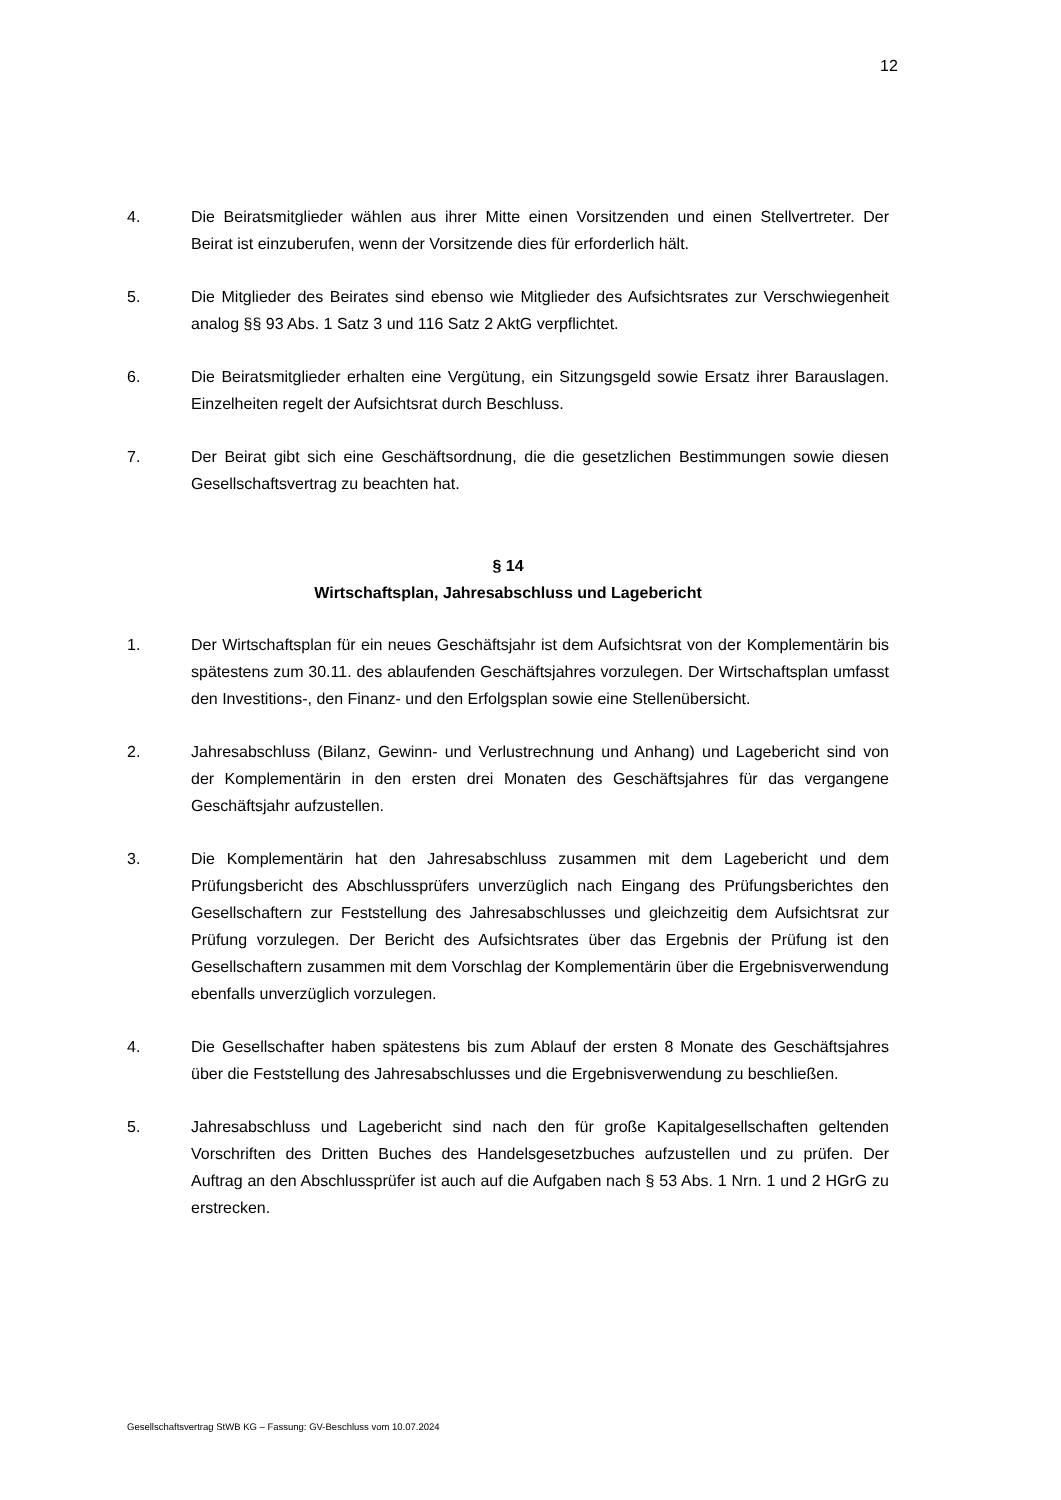12
4. Die Beiratsmitglieder wählen aus ihrer Mitte einen Vorsitzenden und einen Stellvertreter. Der Beirat ist einzuberufen, wenn der Vorsitzende dies für erforderlich hält.
5. Die Mitglieder des Beirates sind ebenso wie Mitglieder des Aufsichtsrates zur Verschwiegenheit analog §§ 93 Abs. 1 Satz 3 und 116 Satz 2 AktG verpflichtet.
6. Die Beiratsmitglieder erhalten eine Vergütung, ein Sitzungsgeld sowie Ersatz ihrer Barauslagen. Einzelheiten regelt der Aufsichtsrat durch Beschluss.
7. Der Beirat gibt sich eine Geschäftsordnung, die die gesetzlichen Bestimmungen sowie diesen Gesellschaftsvertrag zu beachten hat.
§ 14
Wirtschaftsplan, Jahresabschluss und Lagebericht
1. Der Wirtschaftsplan für ein neues Geschäftsjahr ist dem Aufsichtsrat von der Komplementärin bis spätestens zum 30.11. des ablaufenden Geschäftsjahres vorzulegen. Der Wirtschaftsplan umfasst den Investitions-, den Finanz- und den Erfolgsplan sowie eine Stellenübersicht.
2. Jahresabschluss (Bilanz, Gewinn- und Verlustrechnung und Anhang) und Lagebericht sind von der Komplementärin in den ersten drei Monaten des Geschäftsjahres für das vergangene Geschäftsjahr aufzustellen.
3. Die Komplementärin hat den Jahresabschluss zusammen mit dem Lagebericht und dem Prüfungsbericht des Abschlussprüfers unverzüglich nach Eingang des Prüfungsberichtes den Gesellschaftern zur Feststellung des Jahresabschlusses und gleichzeitig dem Aufsichtsrat zur Prüfung vorzulegen. Der Bericht des Aufsichtsrates über das Ergebnis der Prüfung ist den Gesellschaftern zusammen mit dem Vorschlag der Komplementärin über die Ergebnisverwendung ebenfalls unverzüglich vorzulegen.
4. Die Gesellschafter haben spätestens bis zum Ablauf der ersten 8 Monate des Geschäftsjahres über die Feststellung des Jahresabschlusses und die Ergebnisverwendung zu beschließen.
5. Jahresabschluss und Lagebericht sind nach den für große Kapitalgesellschaften geltenden Vorschriften des Dritten Buches des Handelsgesetzbuches aufzustellen und zu prüfen. Der Auftrag an den Abschlussprüfer ist auch auf die Aufgaben nach § 53 Abs. 1 Nrn. 1 und 2 HGrG zu erstrecken.
Gesellschaftsvertrag StWB KG – Fassung: GV-Beschluss vom 10.07.2024